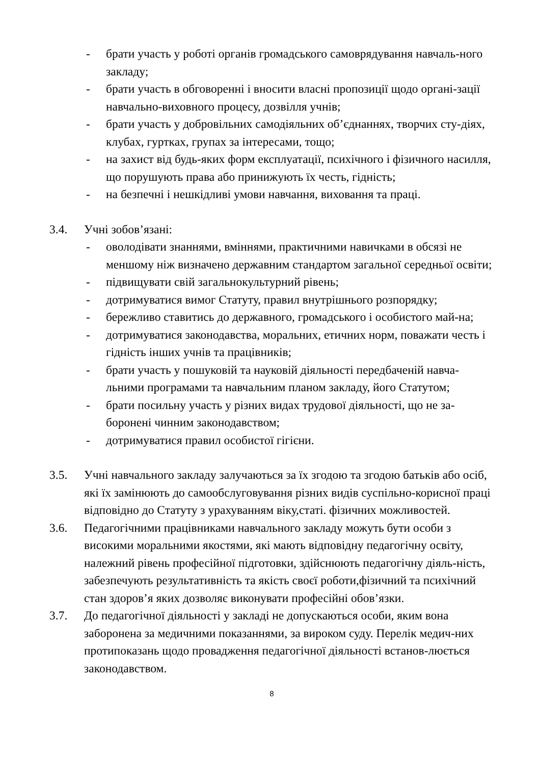- брати участь у роботі органів громадського самоврядування навчаль-ного закладу;
- брати участь в обговоренні і вносити власні пропозиції щодо органі-зації навчально-виховного процесу, дозвілля учнів;
- брати участь у добровільних самодіяльних об’єднаннях, творчих сту-діях, клубах, гуртках, групах за інтересами, тощо;
- на захист від будь-яких форм експлуатації, психічного і фізичного насилля, що порушують права або принижують їх честь, гідність;
- на безпечні і нешкідливі умови навчання, виховання та праці.
3.4. Учні зобов’язані:
- оволодівати знаннями, вміннями, практичними навичками в обсязі не меншому ніж визначено державним стандартом загальної середньої освіти;
- підвищувати свій загальнокультурний рівень;
- дотримуватися вимог Статуту, правил внутрішнього розпорядку;
- бережливо ставитись до державного, громадського і особистого май-на;
- дотримуватися законодавства, моральних, етичних норм, поважати честь і гідність інших учнів та працівників;
- брати участь у пошуковій та науковій діяльності передбаченій навча-льними програмами та навчальним планом закладу, його Статутом;
- брати посильну участь у різних видах трудової діяльності, що не за-боронені чинним законодавством;
- дотримуватися правил особистої гігієни.
3.5. Учні навчального закладу залучаються за їх згодою та згодою батьків або осіб, які їх замінюють до самообслуговування різних видів суспільно-корисної праці відповідно до Статуту з урахуванням віку,статі. фізичних можливостей.
3.6. Педагогічними працівниками навчального закладу можуть бути особи з високими моральними якостями, які мають відповідну педагогічну освіту, належний рівень професійної підготовки, здійснюють педагогічну діяль-ність, забезпечують результативність та якість своєї роботи,фізичний та психічний стан здоров’я яких дозволяє виконувати професійні обов’язки.
3.7. До педагогічної діяльності у закладі не допускаються особи, яким вона заборонена за медичними показаннями, за вироком суду. Перелік медич-них протипоказань щодо провадження педагогічної діяльності встанов-люється законодавством.
8